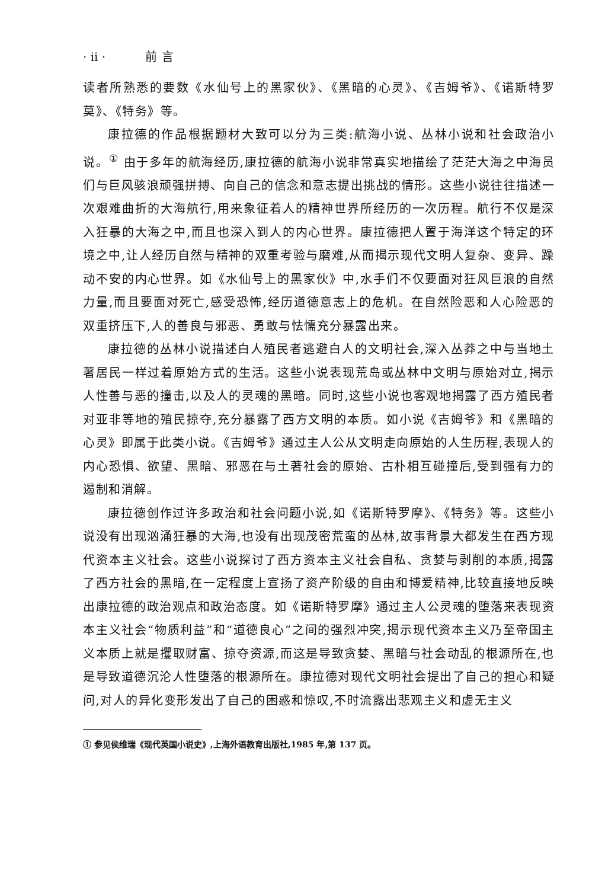· ii · 前言
读者所熟悉的要数《水仙号上的黑家伙》、《黑暗的心灵》、《吉姆爷》、《诺斯特罗莫》、《特务》等。
康拉德的作品根据题材大致可以分为三类:航海小说、丛林小说和社会政治小说。<sup>①</sup> 由于多年的航海经历,康拉德的航海小说非常真实地描绘了茫茫大海之中海员们与巨风骇浪顽强拼搏、向自己的信念和意志提出挑战的情形。这些小说往往描述一次艰难曲折的大海航行,用来象征着人的精神世界所经历的一次历程。航行不仅是深入狂暴的大海之中,而且也深入到人的内心世界。康拉德把人置于海洋这个特定的环境之中,让人经历自然与精神的双重考验与磨难,从而揭示现代文明人复杂、变异、躁动不安的内心世界。如《水仙号上的黑家伙》中,水手们不仅要面对狂风巨浪的自然力量,而且要面对死亡,感受恐怖,经历道德意志上的危机。在自然险恶和人心险恶的双重挤压下,人的善良与邪恶、勇敢与怯懦充分暴露出来。
康拉德的丛林小说描述白人殖民者逃避白人的文明社会,深入丛莽之中与当地土著居民一样过着原始方式的生活。这些小说表现荒岛或丛林中文明与原始对立,揭示人性善与恶的撞击,以及人的灵魂的黑暗。同时,这些小说也客观地揭露了西方殖民者对亚非等地的殖民掠夺,充分暴露了西方文明的本质。如小说《吉姆爷》和《黑暗的心灵》即属于此类小说。《吉姆爷》通过主人公从文明走向原始的人生历程,表现人的内心恐惧、欲望、黑暗、邪恶在与土著社会的原始、古朴相互碰撞后,受到强有力的遏制和消解。
康拉德创作过许多政治和社会问题小说,如《诺斯特罗摩》、《特务》等。这些小说没有出现汹涌狂暴的大海,也没有出现茂密荒蛮的丛林,故事背景大都发生在西方现代资本主义社会。这些小说探讨了西方资本主义社会自私、贪婪与剥削的本质,揭露了西方社会的黑暗,在一定程度上宣扬了资产阶级的自由和博爱精神,比较直接地反映出康拉德的政治观点和政治态度。如《诺斯特罗摩》通过主人公灵魂的堕落来表现资本主义社会“物质利益”和“道德良心”之间的强烈冲突,揭示现代资本主义乃至帝国主义本质上就是攫取财富、掠夺资源,而这是导致贪婪、黑暗与社会动乱的根源所在,也是导致道德沉沦人性堕落的根源所在。康拉德对现代文明社会提出了自己的担心和疑问,对人的异化变形发出了自己的困惑和惊叹,不时流露出悲观主义和虚无主义
① 参见侯维瑞《现代英国小说史》,上海外语教育出版社,1985 年,第 137 页。